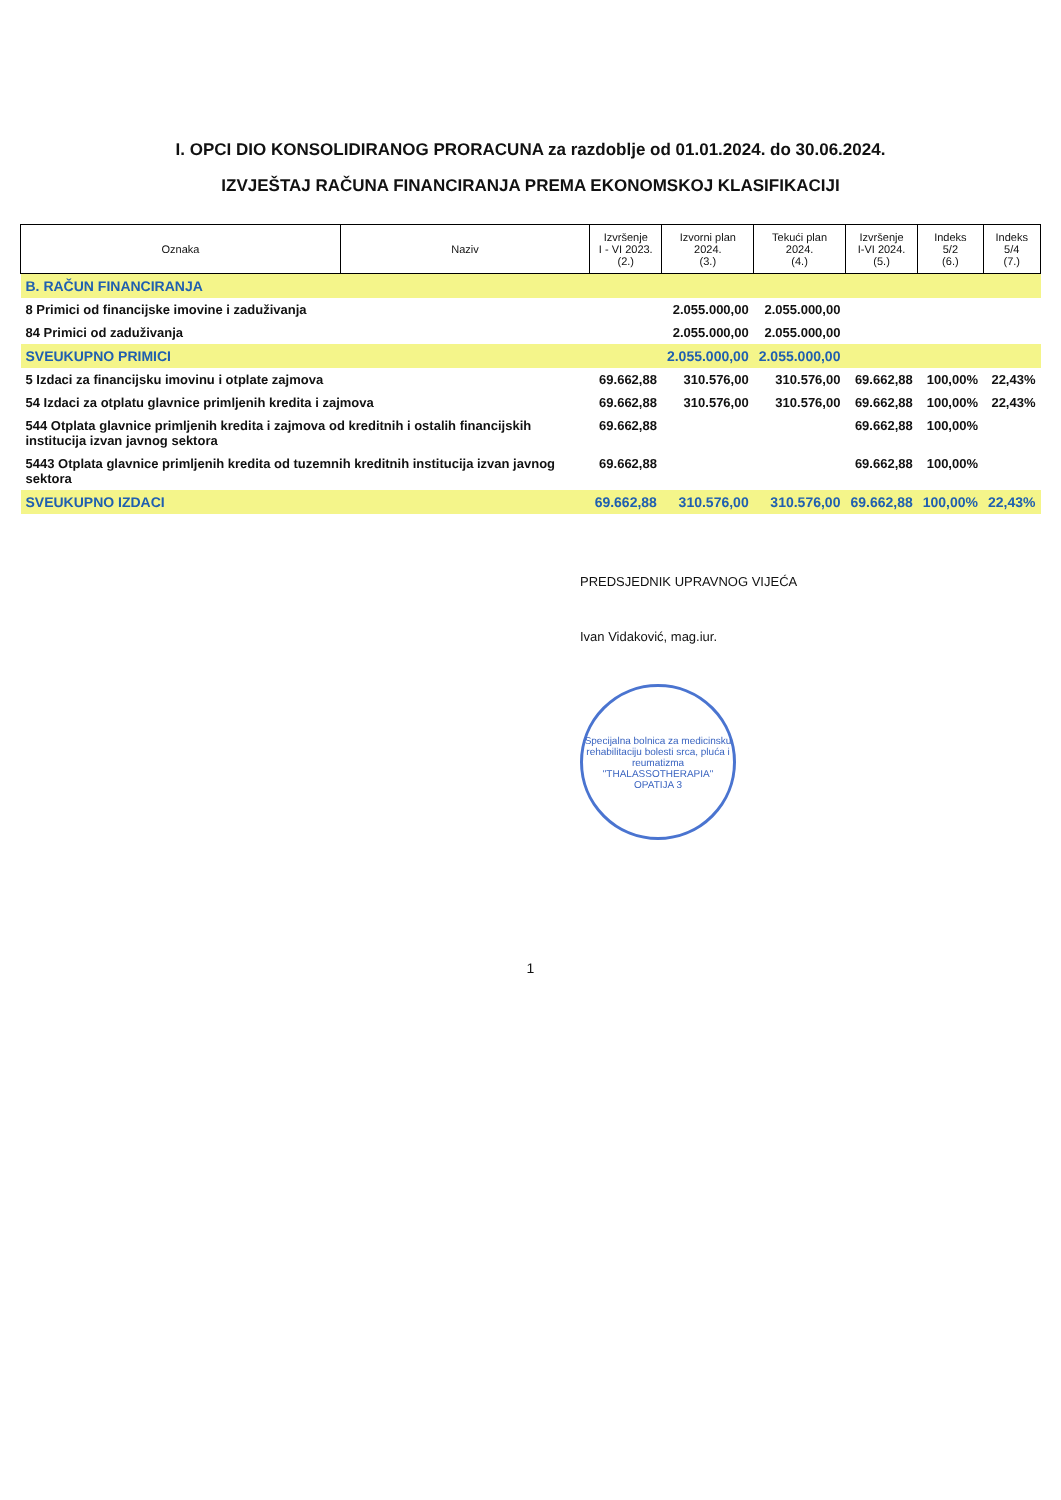I. OPCI DIO KONSOLIDIRANOG PRORACUNA za razdoblje od 01.01.2024. do 30.06.2024.
IZVJEŠTAJ RAČUNA FINANCIRANJA PREMA EKONOMSKOJ KLASIFIKACIJI
| Oznaka | Naziv | Izvršenje I - VI 2023. (2.) | Izvorni plan 2024. (3.) | Tekući plan 2024. (4.) | Izvršenje I-VI 2024. (5.) | Indeks 5/2 (6.) | Indeks 5/4 (7.) |
| --- | --- | --- | --- | --- | --- | --- | --- |
| B. RAČUN FINANCIRANJA | | | | | | | |
| 8 Primici od financijske imovine i zaduživanja | | | 2.055.000,00 | 2.055.000,00 | | | |
| 84 Primici od zaduživanja | | | 2.055.000,00 | 2.055.000,00 | | | |
| SVEUKUPNO PRIMICI | | | 2.055.000,00 | 2.055.000,00 | | | |
| 5 Izdaci za financijsku imovinu i otplate zajmova | | 69.662,88 | 310.576,00 | 310.576,00 | 69.662,88 | 100,00% | 22,43% |
| 54 Izdaci za otplatu glavnice primljenih kredita i zajmova | | 69.662,88 | 310.576,00 | 310.576,00 | 69.662,88 | 100,00% | 22,43% |
| 544 Otplata glavnice primljenih kredita i zajmova od kreditnih i ostalih financijskih institucija izvan javnog sektora | | 69.662,88 | | | 69.662,88 | 100,00% | |
| 5443 Otplata glavnice primljenih kredita od tuzemnih kreditnih institucija izvan javnog sektora | | 69.662,88 | | | 69.662,88 | 100,00% | |
| SVEUKUPNO IZDACI | | 69.662,88 | 310.576,00 | 310.576,00 | 69.662,88 | 100,00% | 22,43% |
PREDSJEDNIK UPRAVNOG VIJEĆA
Ivan Vidaković, mag.iur.
Specijalna bolnica za medicinsku rehabilitaciju bolesti srca, pluća i reumatizma "THALASSOTHERAPIA" OPATIJA 3
1